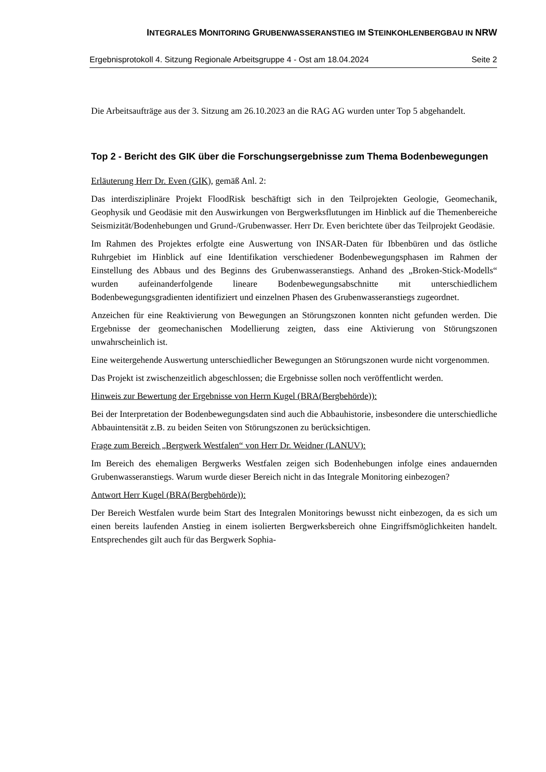INTEGRALES MONITORING GRUBENWASSERANSTIEG IM STEINKOHLENBERGBAU IN NRW
Ergebnisprotokoll 4. Sitzung Regionale Arbeitsgruppe 4 - Ost am 18.04.2024 Seite 2
Die Arbeitsaufträge aus der 3. Sitzung am 26.10.2023 an die RAG AG wurden unter Top 5 abgehandelt.
Top 2 - Bericht des GIK über die Forschungsergebnisse zum Thema Bodenbewegungen
Erläuterung Herr Dr. Even (GIK), gemäß Anl. 2:
Das interdisziplinäre Projekt FloodRisk beschäftigt sich in den Teilprojekten Geologie, Geomechanik, Geophysik und Geodäsie mit den Auswirkungen von Bergwerksflutungen im Hinblick auf die Themenbereiche Seismizität/Bodenhebungen und Grund-/Grubenwasser. Herr Dr. Even berichtete über das Teilprojekt Geodäsie.
Im Rahmen des Projektes erfolgte eine Auswertung von INSAR-Daten für Ibbenbüren und das östliche Ruhrgebiet im Hinblick auf eine Identifikation verschiedener Bodenbewegungsphasen im Rahmen der Einstellung des Abbaus und des Beginns des Grubenwasseranstiegs. Anhand des „Broken-Stick-Modells“ wurden aufeinanderfolgende lineare Bodenbewegungsabschnitte mit unterschiedlichem Bodenbewegungsgradienten identifiziert und einzelnen Phasen des Grubenwasseranstiegs zugeordnet.
Anzeichen für eine Reaktivierung von Bewegungen an Störungszonen konnten nicht gefunden werden. Die Ergebnisse der geomechanischen Modellierung zeigten, dass eine Aktivierung von Störungszonen unwahrscheinlich ist.
Eine weitergehende Auswertung unterschiedlicher Bewegungen an Störungszonen wurde nicht vorgenommen.
Das Projekt ist zwischenzeitlich abgeschlossen; die Ergebnisse sollen noch veröffentlicht werden.
Hinweis zur Bewertung der Ergebnisse von Herrn Kugel (BRA(Bergbehörde)):
Bei der Interpretation der Bodenbewegungsdaten sind auch die Abbauhistorie, insbesondere die unterschiedliche Abbauintensität z.B. zu beiden Seiten von Störungszonen zu berücksichtigen.
Frage zum Bereich „Bergwerk Westfalen“ von Herr Dr. Weidner (LANUV):
Im Bereich des ehemaligen Bergwerks Westfalen zeigen sich Bodenhebungen infolge eines andauernden Grubenwasseranstiegs. Warum wurde dieser Bereich nicht in das Integrale Monitoring einbezogen?
Antwort Herr Kugel (BRA(Bergbehörde)):
Der Bereich Westfalen wurde beim Start des Integralen Monitorings bewusst nicht einbezogen, da es sich um einen bereits laufenden Anstieg in einem isolierten Bergwerksbereich ohne Eingriffsmöglichkeiten handelt. Entsprechendes gilt auch für das Bergwerk Sophia-